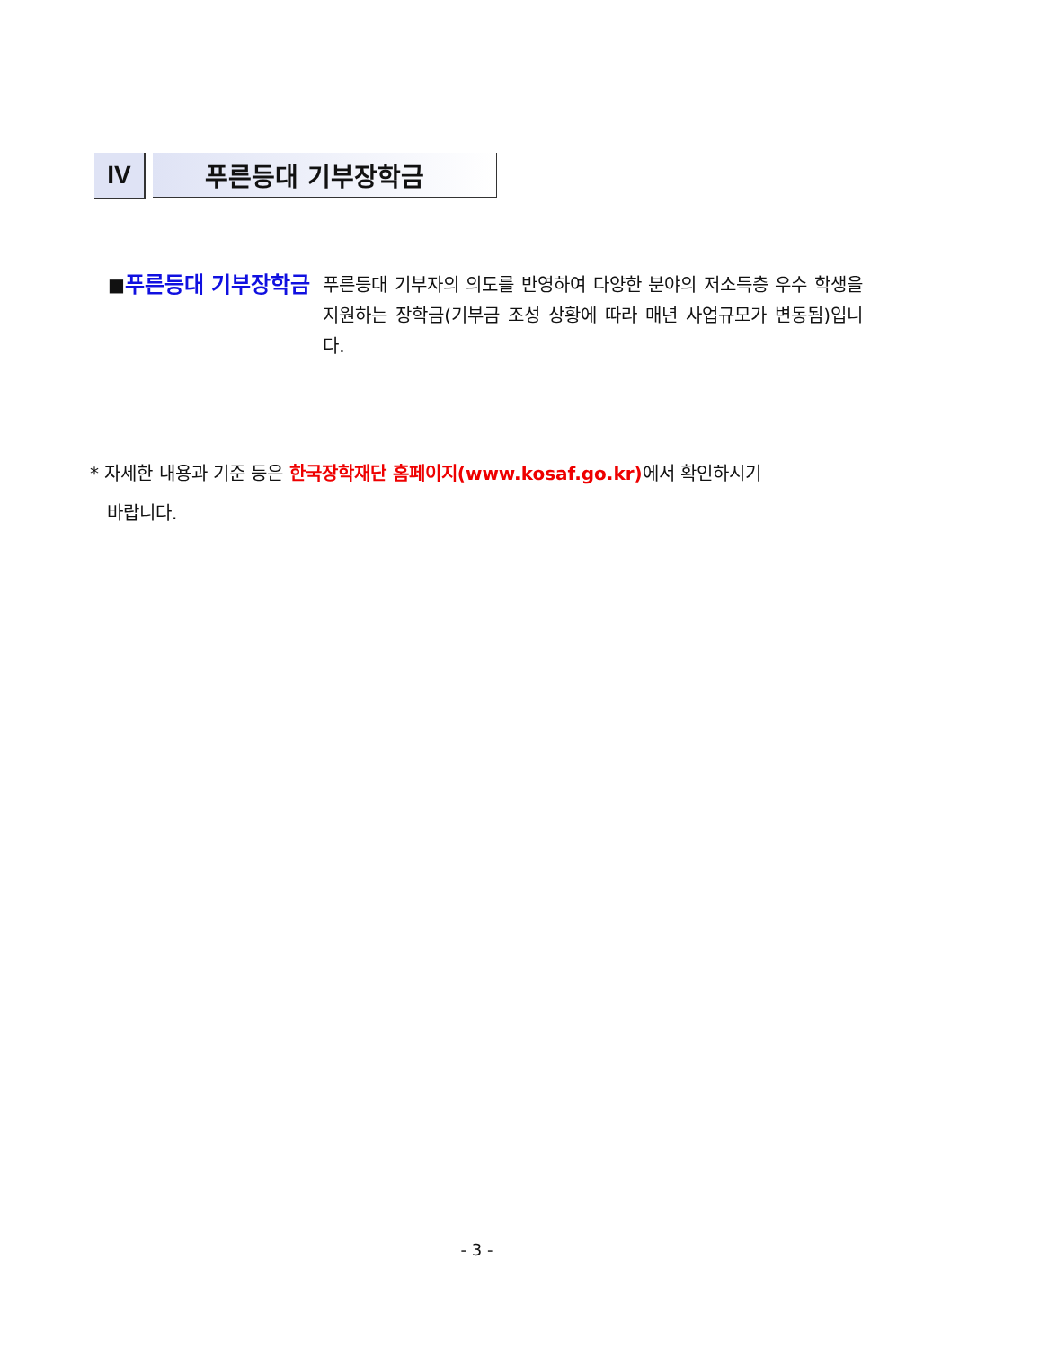IV 푸른등대 기부장학금
■
푸른등대 기부장학금
푸른등대 기부자의 의도를 반영하여 다양한 분야의 저소득층 우수 학생을 지원하는 장학금(기부금 조성 상황에 따라 매년 사업규모가 변동됨)입니다.
* 자세한 내용과 기준 등은 한국장학재단 홈페이지(www.kosaf.go.kr) 에서 확인하시기
바랍니다.
- 3 -